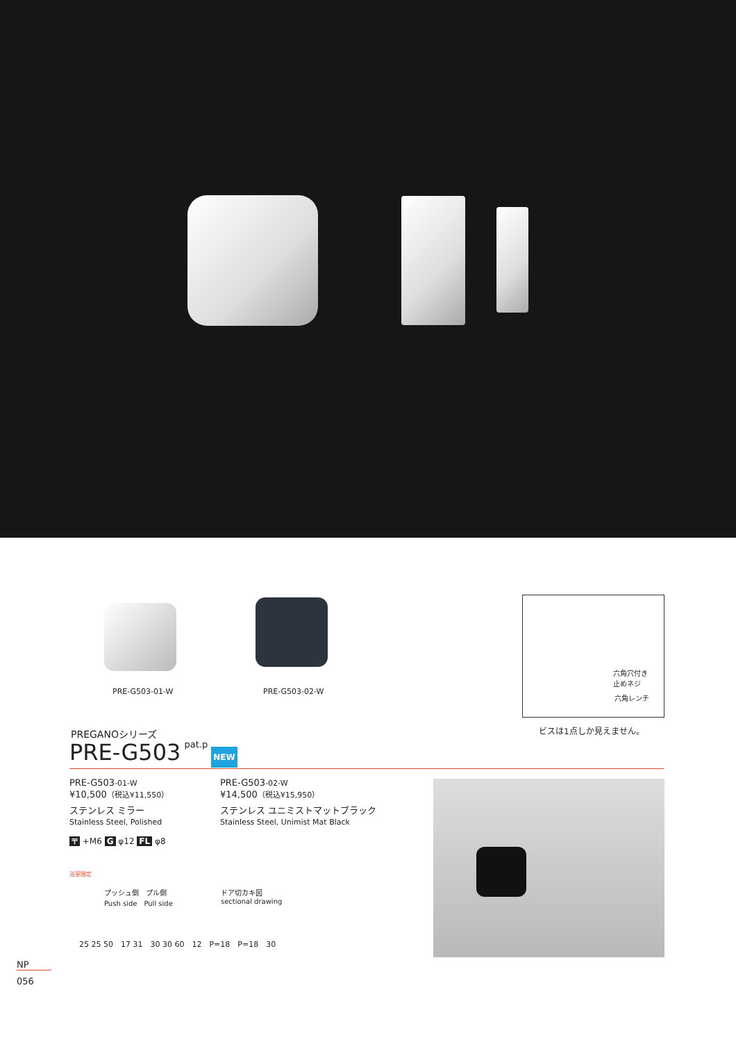PRE-G503-01-W PRE-G503-02-W
六角穴付き
止めネジ
六角レンチ
ビスは1点しか見えません。
PREGANOシリーズ
PRE-G503 pat.p NEW
PRE-G503-01-W
¥10,500（税込¥11,550）
ステンレス ミラー
Stainless Steel, Polished
PRE-G503-02-W
¥14,500（税込¥15,950）
ステンレス ユニミストマットブラック
Stainless Steel, Unimist Mat Black
〒 +M6 G φ12 FL φ8
浴室限定
プッシュ側　プル側
Push side　Pull side
ドア切カキ図
sectional drawing
25 25 50　17 31　30 30 60　12　P=18　P=18　30
NP
056